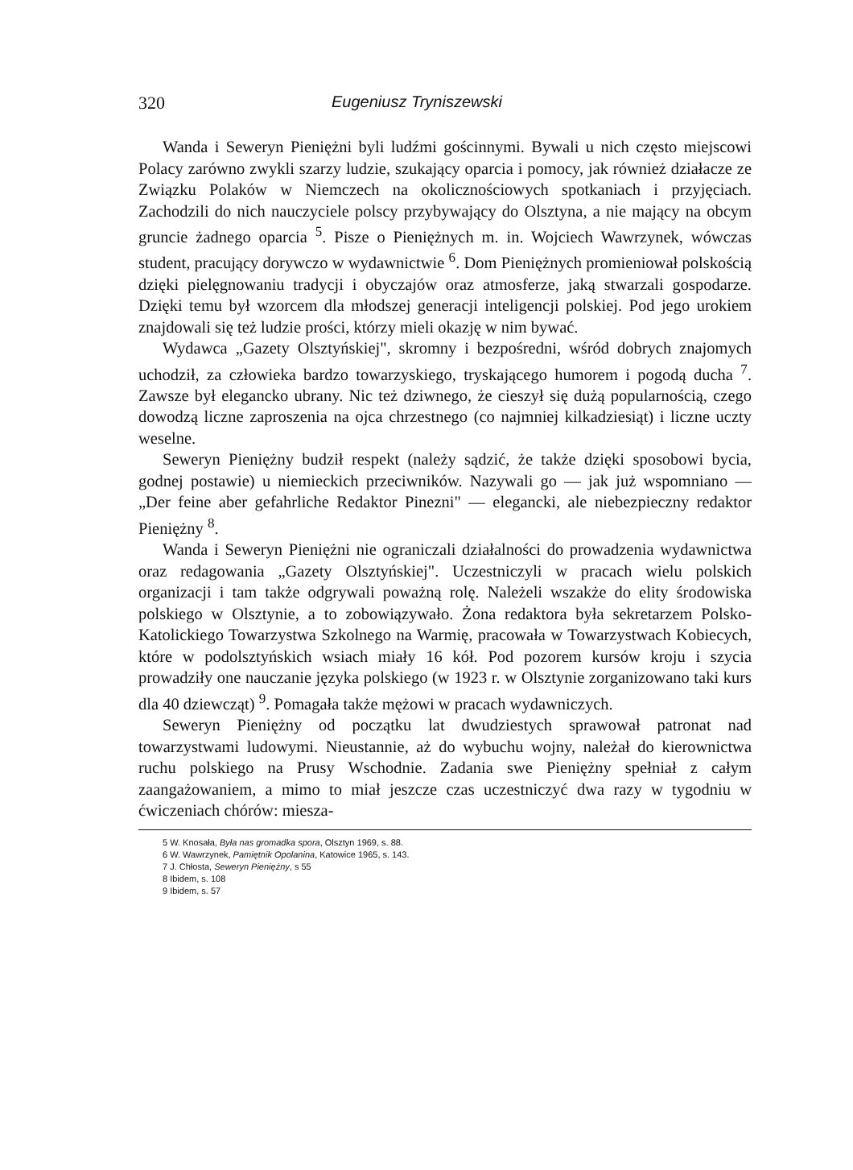320 Eugeniusz Tryniszewski
Wanda i Seweryn Pieniężni byli ludźmi gościnnymi. Bywali u nich często miejscowi Polacy zarówno zwykli szarzy ludzie, szukający oparcia i pomocy, jak również działacze ze Związku Polaków w Niemczech na okolicznościowych spotkaniach i przyjęciach. Zachodzili do nich nauczyciele polscy przybywający do Olsztyna, a nie mający na obcym gruncie żadnego oparcia <sup>5</sup>. Pisze o Pieniężnych m. in. Wojciech Wawrzynek, wówczas student, pracujący dorywczo w wydawnictwie <sup>6</sup>. Dom Pieniężnych promieniował polskością dzięki pielęgnowaniu tradycji i obyczajów oraz atmosferze, jaką stwarzali gospodarze. Dzięki temu był wzorcem dla młodszej generacji inteligencji polskiej. Pod jego urokiem znajdowali się też ludzie prości, którzy mieli okazję w nim bywać.
Wydawca „Gazety Olsztyńskiej", skromny i bezpośredni, wśród dobrych znajomych uchodził, za człowieka bardzo towarzyskiego, tryskającego humorem i pogodą ducha <sup>7</sup>. Zawsze był elegancko ubrany. Nic też dziwnego, że cieszył się dużą popularnością, czego dowodzą liczne zaproszenia na ojca chrzestnego (co najmniej kilkadziesiąt) i liczne uczty weselne.
Seweryn Pieniężny budził respekt (należy sądzić, że także dzięki sposobowi bycia, godnej postawie) u niemieckich przeciwników. Nazywali go — jak już wspomniano — „Der feine aber gefahrliche Redaktor Pinezni" — elegancki, ale niebezpieczny redaktor Pieniężny <sup>8</sup>.
Wanda i Seweryn Pieniężni nie ograniczali działalności do prowadzenia wydawnictwa oraz redagowania „Gazety Olsztyńskiej". Uczestniczyli w pracach wielu polskich organizacji i tam także odgrywali poważną rolę. Należeli wszakże do elity środowiska polskiego w Olsztynie, a to zobowiązywało. Żona redaktora była sekretarzem Polsko-Katolickiego Towarzystwa Szkolnego na Warmię, pracowała w Towarzystwach Kobiecych, które w podolsztyńskich wsiach miały 16 kół. Pod pozorem kursów kroju i szycia prowadziły one nauczanie języka polskiego (w 1923 r. w Olsztynie zorganizowano taki kurs dla 40 dziewcząt) <sup>9</sup>. Pomagała także mężowi w pracach wydawniczych.
Seweryn Pieniężny od początku lat dwudziestych sprawował patronat nad towarzystwami ludowymi. Nieustannie, aż do wybuchu wojny, należał do kierownictwa ruchu polskiego na Prusy Wschodnie. Zadania swe Pieniężny spełniał z całym zaangażowaniem, a mimo to miał jeszcze czas uczestniczyć dwa razy w tygodniu w ćwiczeniach chórów: miesza-
5 W. Knosała, Była nas gromadka spora, Olsztyn 1969, s. 88.
6 W. Wawrzynek, Pamiętnik Opolanina, Katowice 1965, s. 143.
7 J. Chłosta, Seweryn Pieniężny, s 55
8 Ibidem, s. 108
9 Ibidem, s. 57